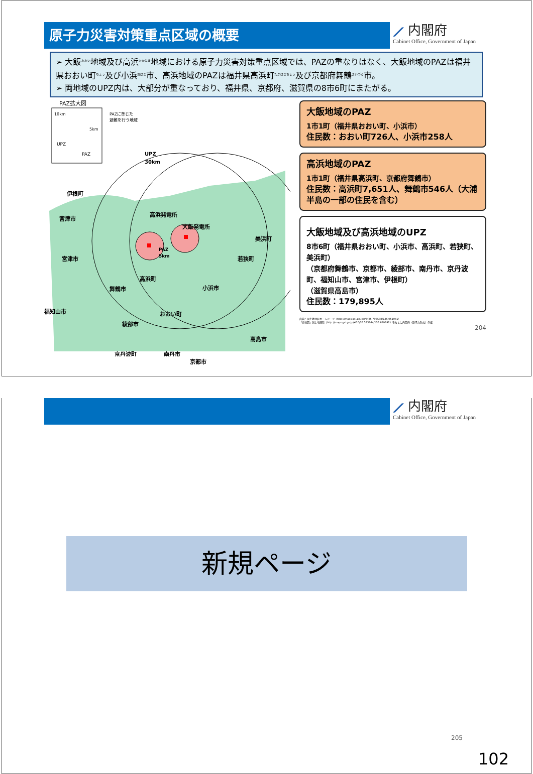原子力災害対策重点区域の概要
⟋ 内閣府
Cabinet Office, Government of Japan
➢ 大飯<sup>おおい</sup>地域及び高浜<sup>たかはま</sup>地域における原子力災害対策重点区域では、PAZの重なりはなく、大飯地域のPAZは福井県おおい町<sup>ちょう</sup>及び小浜<sup>おばま</sup>市、高浜地域のPAZは福井県高浜町<sup>たかはまちょう</sup>及び京都府舞鶴<sup>まいづる</sup>市。
➢ 両地域のUPZ内は、大部分が重なっており、福井県、京都府、滋賀県の8市6町にまたがる。
PAZ拡大図
10km
5km
UPZ
PAZ
PAZに準じた
避難を行う地域
UPZ
30km
伊根町
宮津市
宮津市
高浜発電所
大飯発電所
PAZ
5km
美浜町
若狭町
高浜町
舞鶴市
小浜市
福知山市
おおい町
綾部市
高島市
京丹波町
南丹市
京都市
大飯地域のPAZ
1市1町（福井県おおい町、小浜市）
住民数：おおい町726人、小浜市258人
高浜地域のPAZ
1市1町（福井県高浜町、京都府舞鶴市）
住民数：高浜町7,651人、舞鶴市546人（大浦半島の一部の住民を含む）
大飯地域及び高浜地域のUPZ
8市6町（福井県おおい町、小浜市、高浜町、若狭町、美浜町）
（京都府舞鶴市、京都市、綾部市、南丹市、京丹波町、福知山市、宮津市、伊根町）
（滋賀県高島市）
住民数：179,895人
出典：国土地理院ホームページ（http://maps.gsi.go.jp/#9/35.795538/136.051941）
「白地図」国土地理院（http://maps.gsi.go.jp/#10/35.533344/135.689392）をもとに内閣府（原子力防災）作成
204
⟋ 内閣府
Cabinet Office, Government of Japan
新規ページ
205
102